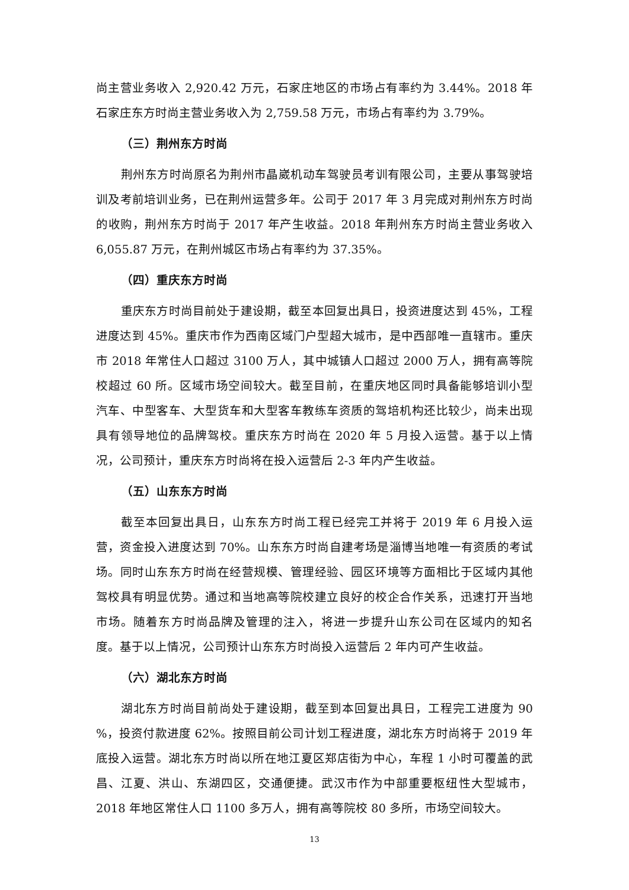尚主营业务收入 2,920.42 万元，石家庄地区的市场占有率约为 3.44%。2018 年石家庄东方时尚主营业务收入为 2,759.58 万元，市场占有率约为 3.79%。
（三）荆州东方时尚
荆州东方时尚原名为荆州市晶崴机动车驾驶员考训有限公司，主要从事驾驶培训及考前培训业务，已在荆州运营多年。公司于 2017 年 3 月完成对荆州东方时尚的收购，荆州东方时尚于 2017 年产生收益。2018 年荆州东方时尚主营业务收入 6,055.87 万元，在荆州城区市场占有率约为 37.35%。
（四）重庆东方时尚
重庆东方时尚目前处于建设期，截至本回复出具日，投资进度达到 45%，工程进度达到 45%。重庆市作为西南区域门户型超大城市，是中西部唯一直辖市。重庆市 2018 年常住人口超过 3100 万人，其中城镇人口超过 2000 万人，拥有高等院校超过 60 所。区域市场空间较大。截至目前，在重庆地区同时具备能够培训小型汽车、中型客车、大型货车和大型客车教练车资质的驾培机构还比较少，尚未出现具有领导地位的品牌驾校。重庆东方时尚在 2020 年 5 月投入运营。基于以上情况，公司预计，重庆东方时尚将在投入运营后 2-3 年内产生收益。
（五）山东东方时尚
截至本回复出具日，山东东方时尚工程已经完工并将于 2019 年 6 月投入运营，资金投入进度达到 70%。山东东方时尚自建考场是淄博当地唯一有资质的考试场。同时山东东方时尚在经营规模、管理经验、园区环境等方面相比于区域内其他驾校具有明显优势。通过和当地高等院校建立良好的校企合作关系，迅速打开当地市场。随着东方时尚品牌及管理的注入，将进一步提升山东公司在区域内的知名度。基于以上情况，公司预计山东东方时尚投入运营后 2 年内可产生收益。
（六）湖北东方时尚
湖北东方时尚目前尚处于建设期，截至到本回复出具日，工程完工进度为 90 %，投资付款进度 62%。按照目前公司计划工程进度，湖北东方时尚将于 2019 年底投入运营。湖北东方时尚以所在地江夏区郑店街为中心，车程 1 小时可覆盖的武昌、江夏、洪山、东湖四区，交通便捷。武汉市作为中部重要枢纽性大型城市，2018 年地区常住人口 1100 多万人，拥有高等院校 80 多所，市场空间较大。
13